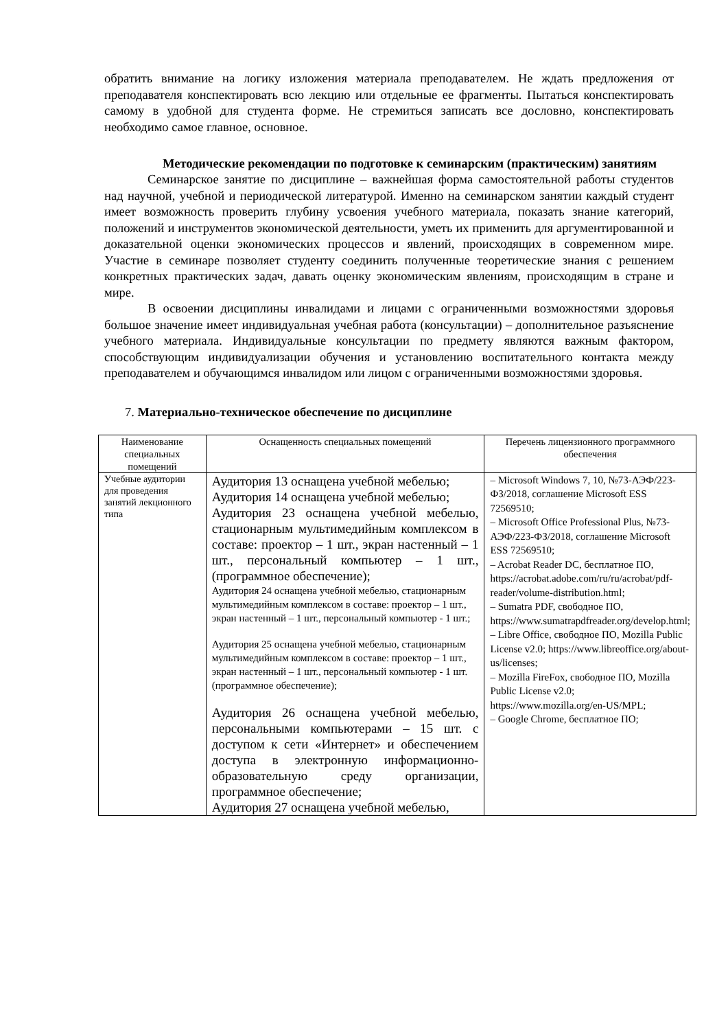обратить внимание на логику изложения материала преподавателем. Не ждать предложения от преподавателя конспектировать всю лекцию или отдельные ее фрагменты. Пытаться конспектировать самому в удобной для студента форме. Не стремиться записать все дословно, конспектировать необходимо самое главное, основное.
Методические рекомендации по подготовке к семинарским (практическим) занятиям
Семинарское занятие по дисциплине – важнейшая форма самостоятельной работы студентов над научной, учебной и периодической литературой. Именно на семинарском занятии каждый студент имеет возможность проверить глубину усвоения учебного материала, показать знание категорий, положений и инструментов экономической деятельности, уметь их применить для аргументированной и доказательной оценки экономических процессов и явлений, происходящих в современном мире. Участие в семинаре позволяет студенту соединить полученные теоретические знания с решением конкретных практических задач, давать оценку экономическим явлениям, происходящим в стране и мире.
В освоении дисциплины инвалидами и лицами с ограниченными возможностями здоровья большое значение имеет индивидуальная учебная работа (консультации) – дополнительное разъяснение учебного материала. Индивидуальные консультации по предмету являются важным фактором, способствующим индивидуализации обучения и установлению воспитательного контакта между преподавателем и обучающимся инвалидом или лицом с ограниченными возможностями здоровья.
7. Материально-техническое обеспечение по дисциплине
| Наименование специальных помещений | Оснащенность специальных помещений | Перечень лицензионного программного обеспечения |
| --- | --- | --- |
| Учебные аудитории для проведения занятий лекционного типа | Аудитория 13 оснащена учебной мебелью; Аудитория 14 оснащена учебной мебелью; Аудитория 23 оснащена учебной мебелью, стационарным мультимедийным комплексом в составе: проектор – 1 шт., экран настенный – 1 шт., персональный компьютер – 1 шт., (программное обеспечение); Аудитория 24 оснащена учебной мебелью, стационарным мультимедийным комплексом в составе: проектор – 1 шт., экран настенный – 1 шт., персональный компьютер - 1 шт.; Аудитория 25 оснащена учебной мебелью, стационарным мультимедийным комплексом в составе: проектор – 1 шт., экран настенный – 1 шт., персональный компьютер - 1 шт. (программное обеспечение); Аудитория 26 оснащена учебной мебелью, персональными компьютерами – 15 шт. с доступом к сети «Интернет» и обеспечением доступа в электронную информационно-образовательную среду организации, программное обеспечение; Аудитория 27 оснащена учебной мебелью, | – Microsoft Windows 7, 10, №73-АЭФ/223-ФЗ/2018, соглашение Microsoft ESS 72569510; – Microsoft Office Professional Plus, №73-АЭФ/223-ФЗ/2018, соглашение Microsoft ESS 72569510; – Acrobat Reader DC, бесплатное ПО, https://acrobat.adobe.com/ru/ru/acrobat/pdf-reader/volume-distribution.html; – Sumatra PDF, свободное ПО, https://www.sumatrapdfreader.org/develop.html; – Libre Office, свободное ПО, Mozilla Public License v2.0; https://www.libreoffice.org/about-us/licenses; – Mozilla FireFox, свободное ПО, Mozilla Public License v2.0; https://www.mozilla.org/en-US/MPL; – Google Chrome, бесплатное ПО; |